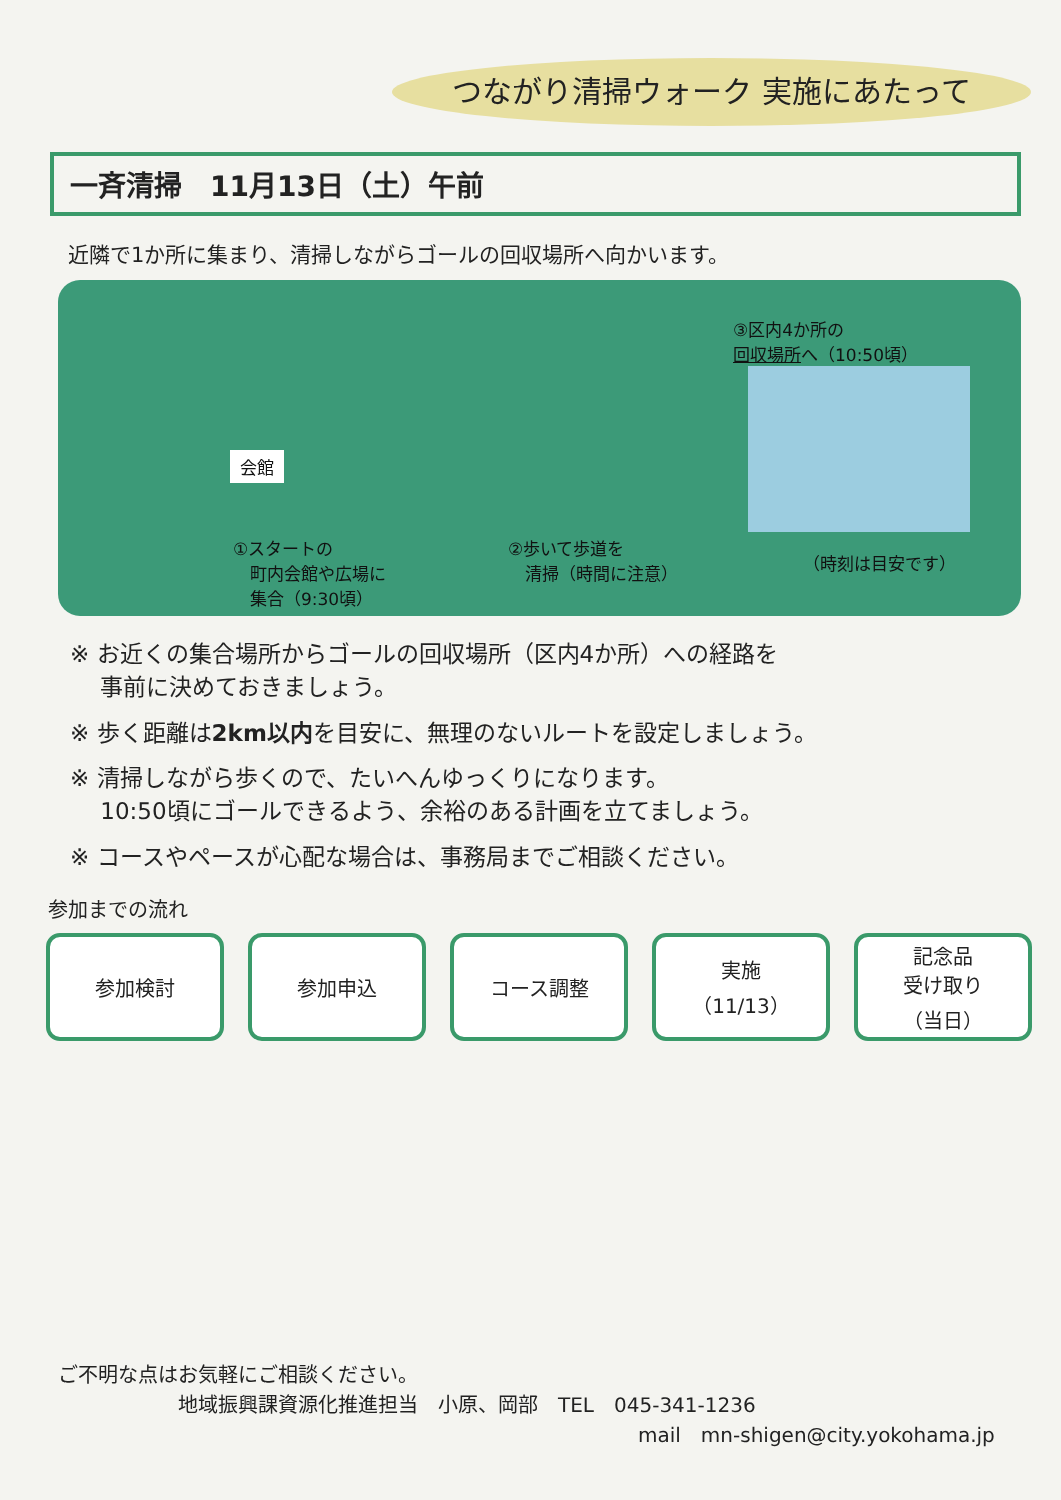つながり清掃ウォーク 実施にあたって
一斉清掃　11月13日（土）午前
近隣で1か所に集まり、清掃しながらゴールの回収場所へ向かいます。
会館
③区内4か所の
回収場所へ（10:50頃）
①スタートの
　町内会館や広場に
　集合（9:30頃）
②歩いて歩道を
　清掃（時間に注意）
（時刻は目安です）
※ お近くの集合場所からゴールの回収場所（区内4か所）への経路を
　 事前に決めておきましょう。
※ 歩く距離は2km以内を目安に、無理のないルートを設定しましょう。
※ 清掃しながら歩くので、たいへんゆっくりになります。
　 10:50頃にゴールできるよう、余裕のある計画を立てましょう。
※ コースやペースが心配な場合は、事務局までご相談ください。
参加までの流れ
参加検討 参加申込 コース調整 実施
（11/13）
記念品
受け取り
（当日）
ご不明な点はお気軽にご相談ください。
地域振興課資源化推進担当　小原、岡部　TEL　045-341-1236
mail　mn-shigen@city.yokohama.jp